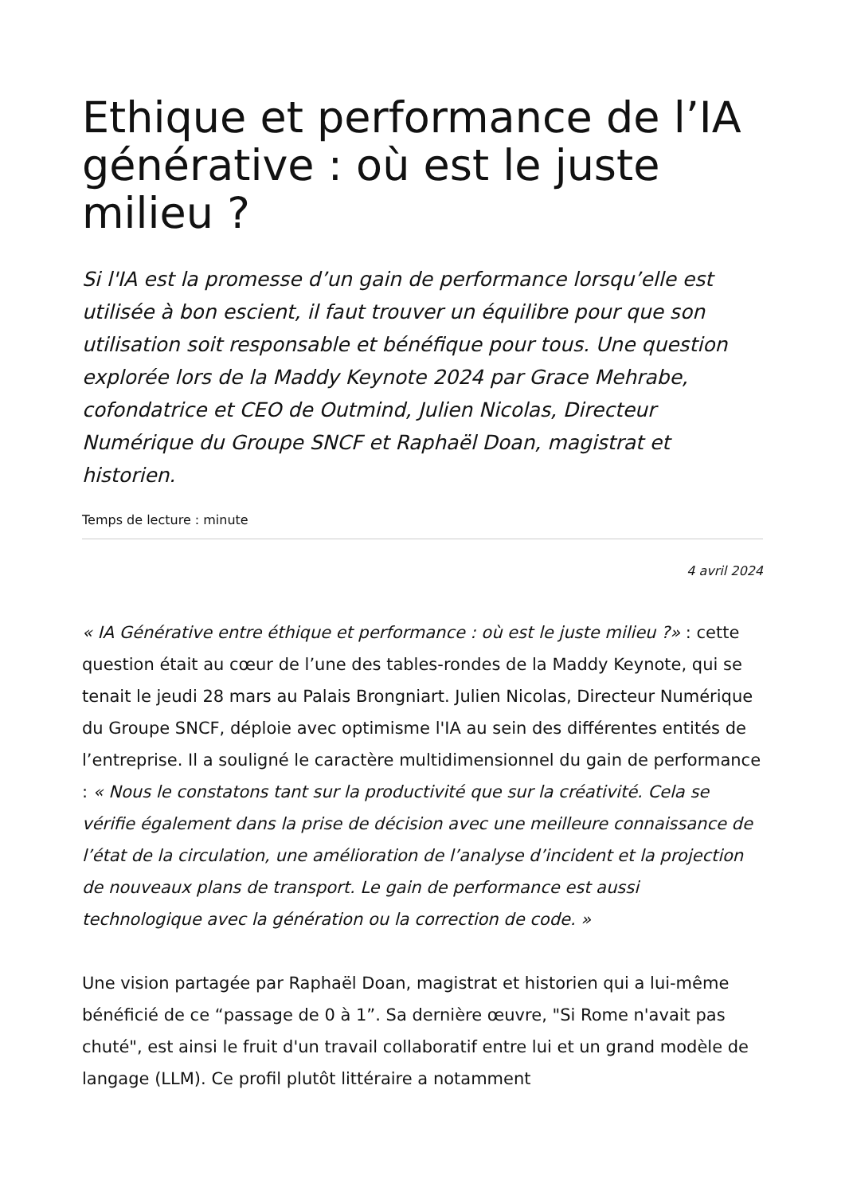Ethique et performance de l’IA générative : où est le juste milieu ?
Si l'IA est la promesse d’un gain de performance lorsqu’elle est utilisée à bon escient, il faut trouver un équilibre pour que son utilisation soit responsable et bénéfique pour tous. Une question explorée lors de la Maddy Keynote 2024 par Grace Mehrabe, cofondatrice et CEO de Outmind, Julien Nicolas, Directeur Numérique du Groupe SNCF et Raphaël Doan, magistrat et historien.
Temps de lecture : minute
4 avril 2024
« IA Générative entre éthique et performance : où est le juste milieu ?» : cette question était au cœur de l’une des tables-rondes de la Maddy Keynote, qui se tenait le jeudi 28 mars au Palais Brongniart. Julien Nicolas, Directeur Numérique du Groupe SNCF, déploie avec optimisme l'IA au sein des différentes entités de l’entreprise. Il a souligné le caractère multidimensionnel du gain de performance : « Nous le constatons tant sur la productivité que sur la créativité. Cela se vérifie également dans la prise de décision avec une meilleure connaissance de l’état de la circulation, une amélioration de l’analyse d’incident et la projection de nouveaux plans de transport. Le gain de performance est aussi technologique avec la génération ou la correction de code. »
Une vision partagée par Raphaël Doan, magistrat et historien qui a lui-même bénéficié de ce “passage de 0 à 1”. Sa dernière œuvre, "Si Rome n'avait pas chuté", est ainsi le fruit d'un travail collaboratif entre lui et un grand modèle de langage (LLM). Ce profil plutôt littéraire a notamment